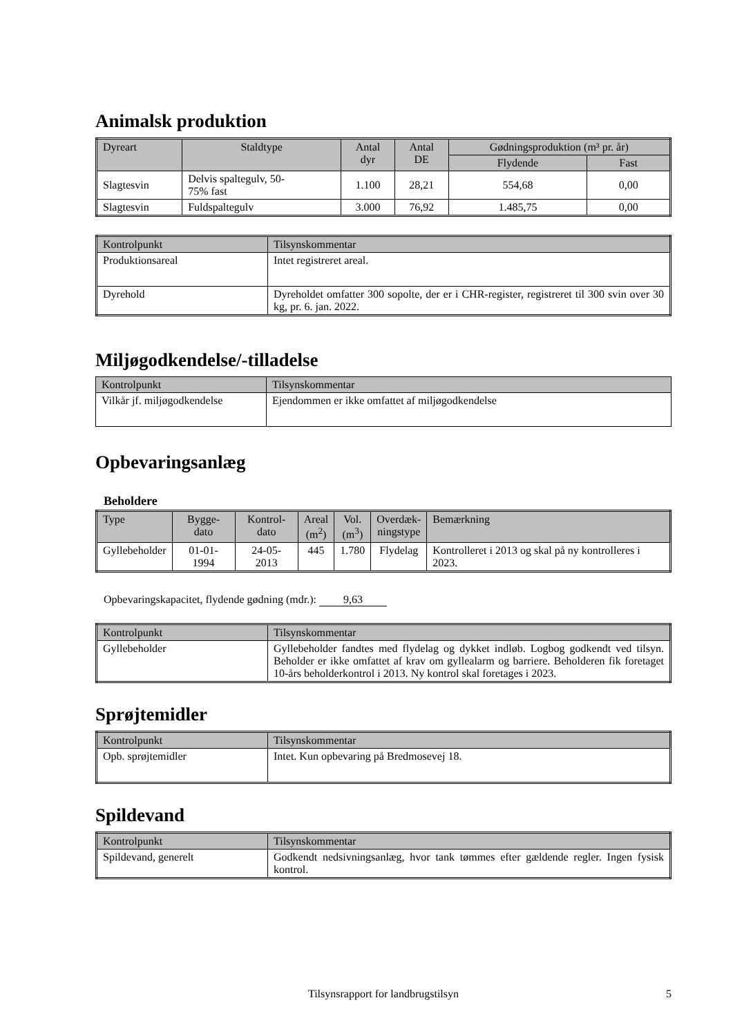Animalsk produktion
| Dyreart | Staldtype | Antal dyr | Antal DE | Gødningsproduktion (m³ pr. år) | |
| --- | --- | --- | --- | --- | --- |
| | | | | Flydende | Fast |
| Slagtesvin | Delvis spaltegulv, 50- 75% fast | 1.100 | 28,21 | 554,68 | 0,00 |
| Slagtesvin | Fuldspaltegulv | 3.000 | 76,92 | 1.485,75 | 0,00 |
| Kontrolpunkt | Tilsynskommentar |
| --- | --- |
| Produktionsareal | Intet registreret areal. |
| Dyrehold | Dyreholdet omfatter 300 sopolte, der er i CHR-register, registreret til 300 svin over 30 kg, pr. 6. jan. 2022. |
Miljøgodkendelse/-tilladelse
| Kontrolpunkt | Tilsynskommentar |
| --- | --- |
| Vilkår jf. miljøgodkendelse | Ejendommen er ikke omfattet af miljøgodkendelse |
Opbevaringsanlæg
Beholdere
| Type | Bygge- dato | Kontrol- dato | Areal (m<sup>2</sup>) | Vol. (m<sup>3</sup>) | Overdæk- ningstype | Bemærkning |
| --- | --- | --- | --- | --- | --- | --- |
| Gyllebeholder | 01-01-1994 | 24-05-2013 | 445 | 1.780 | Flydelag | Kontrolleret i 2013 og skal på ny kontrolleres i 2023. |
Opbevaringskapacitet, flydende gødning (mdr.): 9,63
| Kontrolpunkt | Tilsynskommentar |
| --- | --- |
| Gyllebeholder | Gyllebeholder fandtes med flydelag og dykket indløb. Logbog godkendt ved tilsyn. Beholder er ikke omfattet af krav om gyllealarm og barriere. Beholderen fik foretaget 10-års beholderkontrol i 2013. Ny kontrol skal foretages i 2023. |
Sprøjtemidler
| Kontrolpunkt | Tilsynskommentar |
| --- | --- |
| Opb. sprøjtemidler | Intet. Kun opbevaring på Bredmosevej 18. |
Spildevand
| Kontrolpunkt | Tilsynskommentar |
| --- | --- |
| Spildevand, generelt | Godkendt nedsivningsanlæg, hvor tank tømmes efter gældende regler. Ingen fysisk kontrol. |
Tilsynsrapport for landbrugstilsyn 5